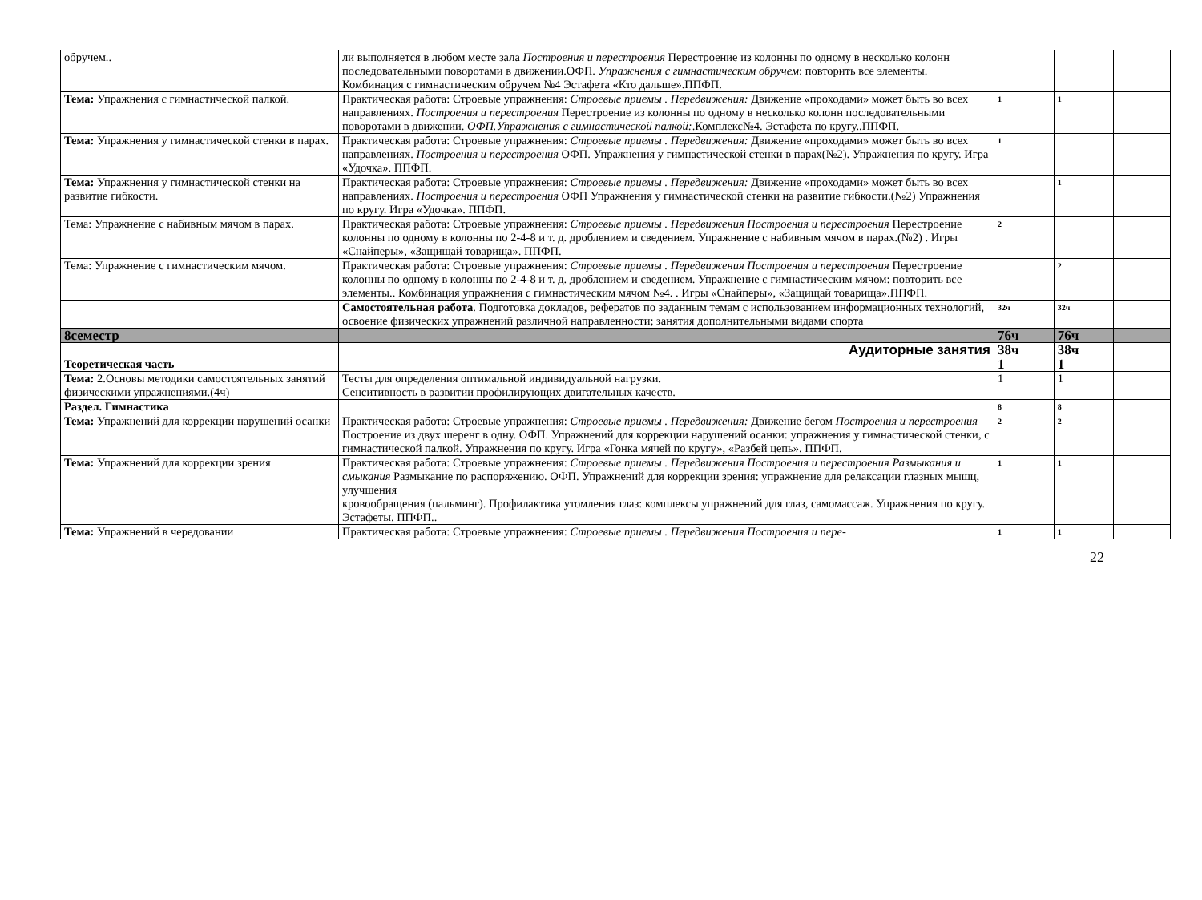| обручем.. | ли выполняется в любом месте зала Построения и перестроения Перестроение из колонны по одному в несколько колонн последовательными поворотами в движении.ОФП. Упражнения с гимнастическим обручем : повторить все элементы. Комбинация с гимнастическим обручем №4 Эстафета «Кто дальше».ППФП. | | | |
| Тема: Упражнения с гимнастической палкой. | Практическая работа: Строевые упражнения: Строевые приемы . Передвижения: Движение «проходами» может быть во всех направлениях. Построения и перестроения Перестроение из колонны по одному в несколько колонн последовательными поворотами в движении. ОФП.Упражнения с гимнастической палкой: .Комплекс№4. Эстафета по кругу..ППФП. | 1 | 1 | |
| Тема: Упражнения у гимнастической стенки в парах. | Практическая работа: Строевые упражнения: Строевые приемы . Передвижения: Движение «проходами» может быть во всех направлениях. Построения и перестроения ОФП. Упражнения у гимнастической стенки в парах(№2). Упражнения по кругу. Игра «Удочка». ППФП. | 1 | | |
| Тема: Упражнения у гимнастической стенки на развитие гибкости. | Практическая работа: Строевые упражнения: Строевые приемы . Передвижения: Движение «проходами» может быть во всех направлениях. Построения и перестроения ОФП Упражнения у гимнастической стенки на развитие гибкости.(№2) Упражнения по кругу. Игра «Удочка». ППФП. | | 1 | |
| Тема: Упражнение с набивным мячом в парах. | Практическая работа: Строевые упражнения: Строевые приемы . Передвижения Построения и перестроения Перестроение колонны по одному в колонны по 2-4-8 и т. д. дроблением и сведением. Упражнение с набивным мячом в парах.(№2) . Игры «Снайперы», «Защищай товарища». ППФП. | 2 | | |
| Тема: Упражнение с гимнастическим мячом. | Практическая работа: Строевые упражнения: Строевые приемы . Передвижения Построения и перестроения Перестроение колонны по одному в колонны по 2-4-8 и т. д. дроблением и сведением. Упражнение с гимнастическим мячом: повторить все элементы.. Комбинация упражнения с гимнастическим мячом №4. . Игры «Снайперы», «Защищай товарища».ППФП. | | 2 | |
| | Самостоятельная работа . Подготовка докладов, рефератов по заданным темам с использованием информационных технологий, освоение физических упражнений различной направленности; занятия дополнительными видами спорта | 32ч | 32ч | |
| 8семестр | | 76ч | 76ч | |
| | Аудиторные занятия | 38ч | 38ч | |
| Теоретическая часть | | 1 | 1 | |
| Тема: 2.Основы методики самостоятельных занятий физическими упражнениями.(4ч) | Тесты для определения оптимальной индивидуальной нагрузки. Сенситивность в развитии профилирующих двигательных качеств. | 1 | 1 | |
| Раздел. Гимнастика | | 8 | 8 | |
| Тема: Упражнений для коррекции нарушений осанки | Практическая работа: Строевые упражнения: Строевые приемы . Передвижения: Движение бегом Построения и перестроения Построение из двух шеренг в одну. ОФП. Упражнений для коррекции нарушений осанки: упражнения у гимнастической стенки, с гимнастической палкой. Упражнения по кругу. Игра «Гонка мячей по кругу», «Разбей цепь». ППФП. | 2 | 2 | |
| Тема: Упражнений для коррекции зрения | Практическая работа: Строевые упражнения: Строевые приемы . Передвижения Построения и перестроения Размыкания и смыкания Размыкание по распоряжению. ОФП. Упражнений для коррекции зрения: упражнение для релаксации глазных мышц, улучшения кровообращения (пальминг). Профилактика утомления глаз: комплексы упражнений для глаз, самомассаж. Упражнения по кругу. Эстафеты. ППФП.. | 1 | 1 | |
| Тема: Упражнений в чередовании | Практическая работа: Строевые упражнения: Строевые приемы . Передвижения Построения и пере- | 1 | 1 | |
22